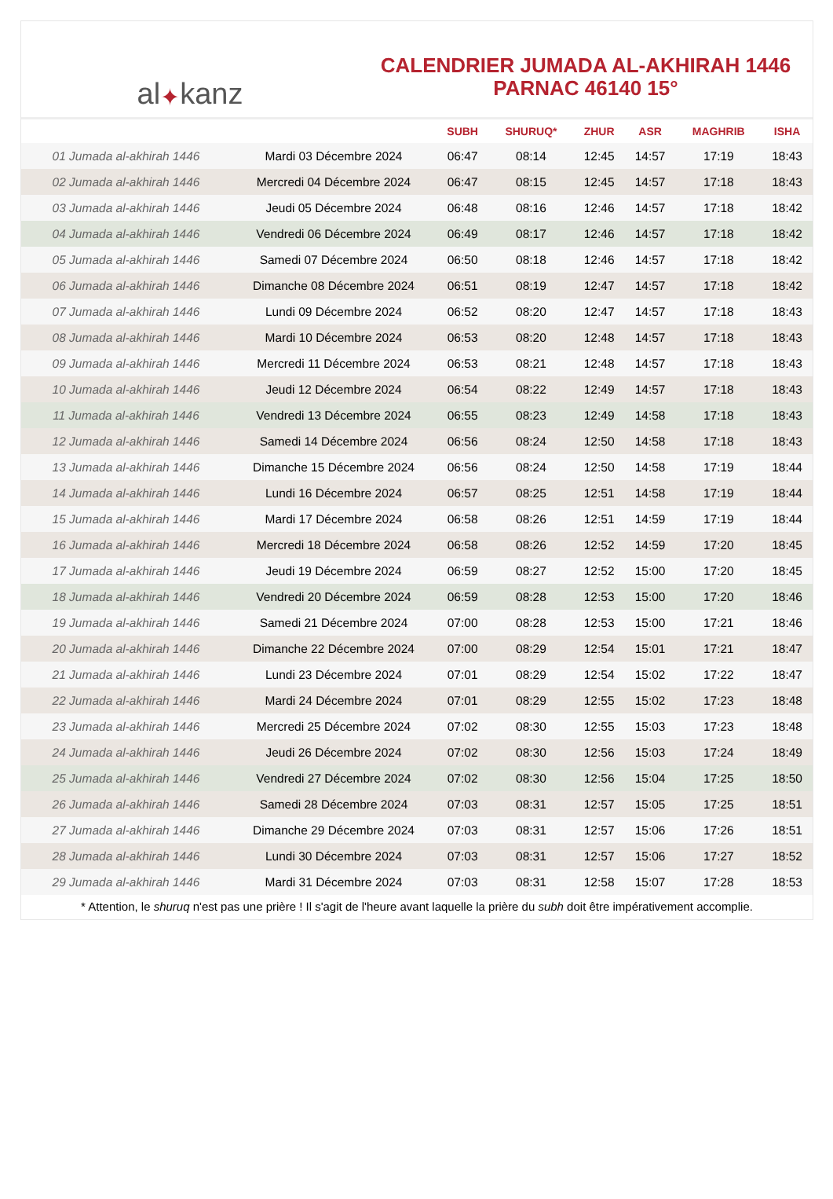al ✦ kanz
CALENDRIER JUMADA AL-AKHIRAH 1446
PARNAC 46140 15°
| | | SUBH | SHURUQ* | ZHUR | ASR | MAGHRIB | ISHA |
| --- | --- | --- | --- | --- | --- | --- | --- |
| 01 Jumada al-akhirah 1446 | Mardi 03 Décembre 2024 | 06:47 | 08:14 | 12:45 | 14:57 | 17:19 | 18:43 |
| 02 Jumada al-akhirah 1446 | Mercredi 04 Décembre 2024 | 06:47 | 08:15 | 12:45 | 14:57 | 17:18 | 18:43 |
| 03 Jumada al-akhirah 1446 | Jeudi 05 Décembre 2024 | 06:48 | 08:16 | 12:46 | 14:57 | 17:18 | 18:42 |
| 04 Jumada al-akhirah 1446 | Vendredi 06 Décembre 2024 | 06:49 | 08:17 | 12:46 | 14:57 | 17:18 | 18:42 |
| 05 Jumada al-akhirah 1446 | Samedi 07 Décembre 2024 | 06:50 | 08:18 | 12:46 | 14:57 | 17:18 | 18:42 |
| 06 Jumada al-akhirah 1446 | Dimanche 08 Décembre 2024 | 06:51 | 08:19 | 12:47 | 14:57 | 17:18 | 18:42 |
| 07 Jumada al-akhirah 1446 | Lundi 09 Décembre 2024 | 06:52 | 08:20 | 12:47 | 14:57 | 17:18 | 18:43 |
| 08 Jumada al-akhirah 1446 | Mardi 10 Décembre 2024 | 06:53 | 08:20 | 12:48 | 14:57 | 17:18 | 18:43 |
| 09 Jumada al-akhirah 1446 | Mercredi 11 Décembre 2024 | 06:53 | 08:21 | 12:48 | 14:57 | 17:18 | 18:43 |
| 10 Jumada al-akhirah 1446 | Jeudi 12 Décembre 2024 | 06:54 | 08:22 | 12:49 | 14:57 | 17:18 | 18:43 |
| 11 Jumada al-akhirah 1446 | Vendredi 13 Décembre 2024 | 06:55 | 08:23 | 12:49 | 14:58 | 17:18 | 18:43 |
| 12 Jumada al-akhirah 1446 | Samedi 14 Décembre 2024 | 06:56 | 08:24 | 12:50 | 14:58 | 17:18 | 18:43 |
| 13 Jumada al-akhirah 1446 | Dimanche 15 Décembre 2024 | 06:56 | 08:24 | 12:50 | 14:58 | 17:19 | 18:44 |
| 14 Jumada al-akhirah 1446 | Lundi 16 Décembre 2024 | 06:57 | 08:25 | 12:51 | 14:58 | 17:19 | 18:44 |
| 15 Jumada al-akhirah 1446 | Mardi 17 Décembre 2024 | 06:58 | 08:26 | 12:51 | 14:59 | 17:19 | 18:44 |
| 16 Jumada al-akhirah 1446 | Mercredi 18 Décembre 2024 | 06:58 | 08:26 | 12:52 | 14:59 | 17:20 | 18:45 |
| 17 Jumada al-akhirah 1446 | Jeudi 19 Décembre 2024 | 06:59 | 08:27 | 12:52 | 15:00 | 17:20 | 18:45 |
| 18 Jumada al-akhirah 1446 | Vendredi 20 Décembre 2024 | 06:59 | 08:28 | 12:53 | 15:00 | 17:20 | 18:46 |
| 19 Jumada al-akhirah 1446 | Samedi 21 Décembre 2024 | 07:00 | 08:28 | 12:53 | 15:00 | 17:21 | 18:46 |
| 20 Jumada al-akhirah 1446 | Dimanche 22 Décembre 2024 | 07:00 | 08:29 | 12:54 | 15:01 | 17:21 | 18:47 |
| 21 Jumada al-akhirah 1446 | Lundi 23 Décembre 2024 | 07:01 | 08:29 | 12:54 | 15:02 | 17:22 | 18:47 |
| 22 Jumada al-akhirah 1446 | Mardi 24 Décembre 2024 | 07:01 | 08:29 | 12:55 | 15:02 | 17:23 | 18:48 |
| 23 Jumada al-akhirah 1446 | Mercredi 25 Décembre 2024 | 07:02 | 08:30 | 12:55 | 15:03 | 17:23 | 18:48 |
| 24 Jumada al-akhirah 1446 | Jeudi 26 Décembre 2024 | 07:02 | 08:30 | 12:56 | 15:03 | 17:24 | 18:49 |
| 25 Jumada al-akhirah 1446 | Vendredi 27 Décembre 2024 | 07:02 | 08:30 | 12:56 | 15:04 | 17:25 | 18:50 |
| 26 Jumada al-akhirah 1446 | Samedi 28 Décembre 2024 | 07:03 | 08:31 | 12:57 | 15:05 | 17:25 | 18:51 |
| 27 Jumada al-akhirah 1446 | Dimanche 29 Décembre 2024 | 07:03 | 08:31 | 12:57 | 15:06 | 17:26 | 18:51 |
| 28 Jumada al-akhirah 1446 | Lundi 30 Décembre 2024 | 07:03 | 08:31 | 12:57 | 15:06 | 17:27 | 18:52 |
| 29 Jumada al-akhirah 1446 | Mardi 31 Décembre 2024 | 07:03 | 08:31 | 12:58 | 15:07 | 17:28 | 18:53 |
* Attention, le shuruq n'est pas une prière ! Il s'agit de l'heure avant laquelle la prière du subh doit être impérativement accomplie.